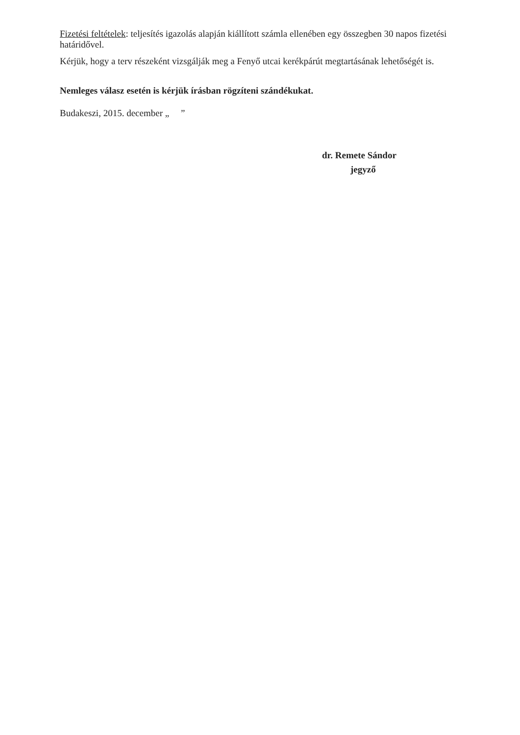Fizetési feltételek: teljesítés igazolás alapján kiállított számla ellenében egy összegben 30 napos fizetési határidővel.
Kérjük, hogy a terv részeként vizsgálják meg a Fenyő utcai kerékpárút megtartásának lehetőségét is.
Nemleges válasz esetén is kérjük írásban rögzíteni szándékukat.
Budakeszi, 2015. december „ ”
dr. Remete Sándor
jegyző